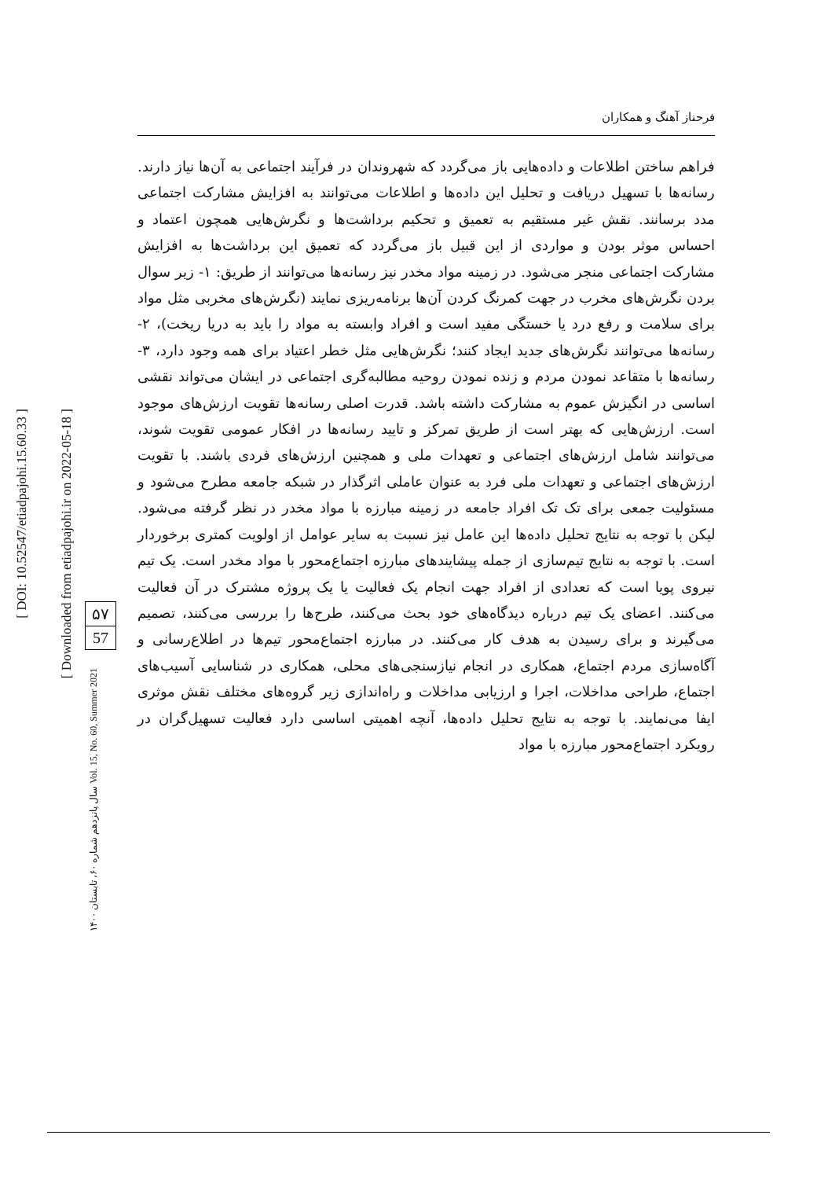[ DOI: 10.52547/etiadpajohi.15.60.33 ]
[ Downloaded from etiadpajohi.ir on 2022-05-18 ]
۵۷
57
سال پانزدهم شماره ۶۰، تابستان ۱۴۰۰ Vol. 15, No. 60, Summer 2021
فرحناز آهنگ و همکاران
فراهم ساختن اطلاعات و داده‌هایی باز می‌گردد که شهروندان در فرآیند اجتماعی به آن‌ها نیاز دارند. رسانه‌ها با تسهیل دریافت و تحلیل این داده‌ها و اطلاعات می‌توانند به افزایش مشارکت اجتماعی مدد برسانند. نقش غیر مستقیم به تعمیق و تحکیم برداشت‌ها و نگرش‌هایی همچون اعتماد و احساس موثر بودن و مواردی از این قبیل باز می‌گردد که تعمیق این برداشت‌ها به افزایش مشارکت اجتماعی منجر می‌شود. در زمینه مواد مخدر نیز رسانه‌ها می‌توانند از طریق: ۱- زیر سوال بردن نگرش‌های مخرب در جهت کمرنگ کردن آن‌ها برنامه‌ریزی نمایند (نگرش‌های مخربی مثل مواد برای سلامت و رفع درد یا خستگی مفید است و افراد وابسته به مواد را باید به دریا ریخت)، ۲- رسانه‌ها می‌توانند نگرش‌های جدید ایجاد کنند؛ نگرش‌هایی مثل خطر اعتیاد برای همه وجود دارد، ۳- رسانه‌ها با متقاعد نمودن مردم و زنده نمودن روحیه مطالبه‌گری اجتماعی در ایشان می‌تواند نقشی اساسی در انگیزش عموم به مشارکت داشته باشد. قدرت اصلی رسانه‌ها تقویت ارزش‌های موجود است. ارزش‌هایی که بهتر است از طریق تمرکز و تایید رسانه‌ها در افکار عمومی تقویت شوند، می‌توانند شامل ارزش‌های اجتماعی و تعهدات ملی و همچنین ارزش‌های فردی باشند. با تقویت ارزش‌های اجتماعی و تعهدات ملی فرد به عنوان عاملی اثرگذار در شبکه جامعه مطرح می‌شود و مسئولیت جمعی برای تک تک افراد جامعه در زمینه مبارزه با مواد مخدر در نظر گرفته می‌شود. لیکن با توجه به نتایج تحلیل داده‌ها این عامل نیز نسبت به سایر عوامل از اولویت کمتری برخوردار است. با توجه به نتایج تیم‌سازی از جمله پیشایندهای مبارزه اجتماع‌محور با مواد مخدر است. یک تیم نیروی پویا است که تعدادی از افراد جهت انجام یک فعالیت یا یک پروژه مشترک در آن فعالیت می‌کنند. اعضای یک تیم درباره دیدگاه‌های خود بحث می‌کنند، طرح‌ها را بررسی می‌کنند، تصمیم می‌گیرند و برای رسیدن به هدف کار می‌کنند. در مبارزه اجتماع‌محور تیم‌ها در اطلاع‌رسانی و آگاه‌سازی مردم اجتماع، همکاری در انجام نیازسنجی‌های محلی، همکاری در شناسایی آسیب‌های اجتماع، طراحی مداخلات، اجرا و ارزیابی مداخلات و راه‌اندازی زیر گروه‌های مختلف نقش موثری ایفا می‌نمایند. با توجه به نتایج تحلیل داده‌ها، آنچه اهمیتی اساسی دارد فعالیت تسهیل‌گران در رویکرد اجتماع‌محور مبارزه با مواد